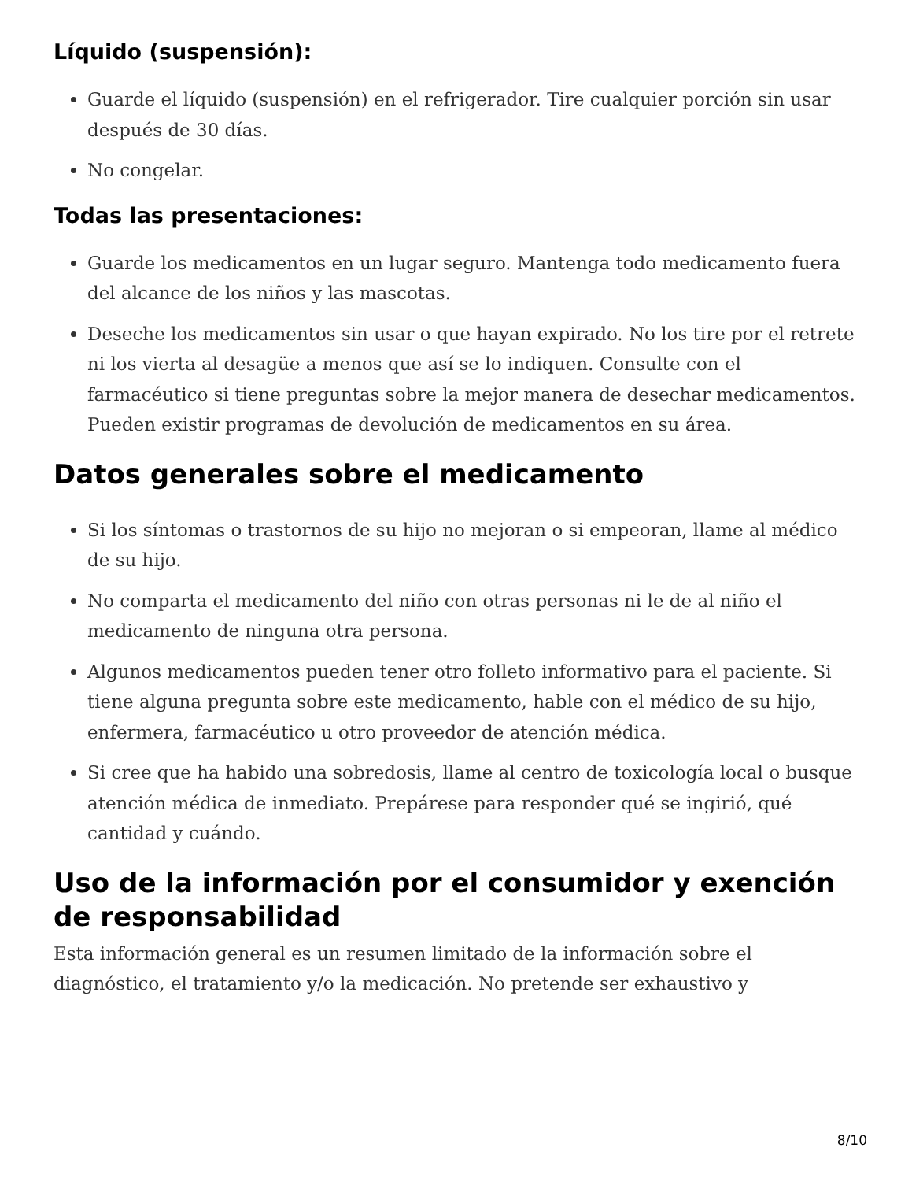Líquido (suspensión):
Guarde el líquido (suspensión) en el refrigerador. Tire cualquier porción sin usar después de 30 días.
No congelar.
Todas las presentaciones:
Guarde los medicamentos en un lugar seguro. Mantenga todo medicamento fuera del alcance de los niños y las mascotas.
Deseche los medicamentos sin usar o que hayan expirado. No los tire por el retrete ni los vierta al desagüe a menos que así se lo indiquen. Consulte con el farmacéutico si tiene preguntas sobre la mejor manera de desechar medicamentos. Pueden existir programas de devolución de medicamentos en su área.
Datos generales sobre el medicamento
Si los síntomas o trastornos de su hijo no mejoran o si empeoran, llame al médico de su hijo.
No comparta el medicamento del niño con otras personas ni le de al niño el medicamento de ninguna otra persona.
Algunos medicamentos pueden tener otro folleto informativo para el paciente. Si tiene alguna pregunta sobre este medicamento, hable con el médico de su hijo, enfermera, farmacéutico u otro proveedor de atención médica.
Si cree que ha habido una sobredosis, llame al centro de toxicología local o busque atención médica de inmediato. Prepárese para responder qué se ingirió, qué cantidad y cuándo.
Uso de la información por el consumidor y exención de responsabilidad
Esta información general es un resumen limitado de la información sobre el diagnóstico, el tratamiento y/o la medicación. No pretende ser exhaustivo y
8/10